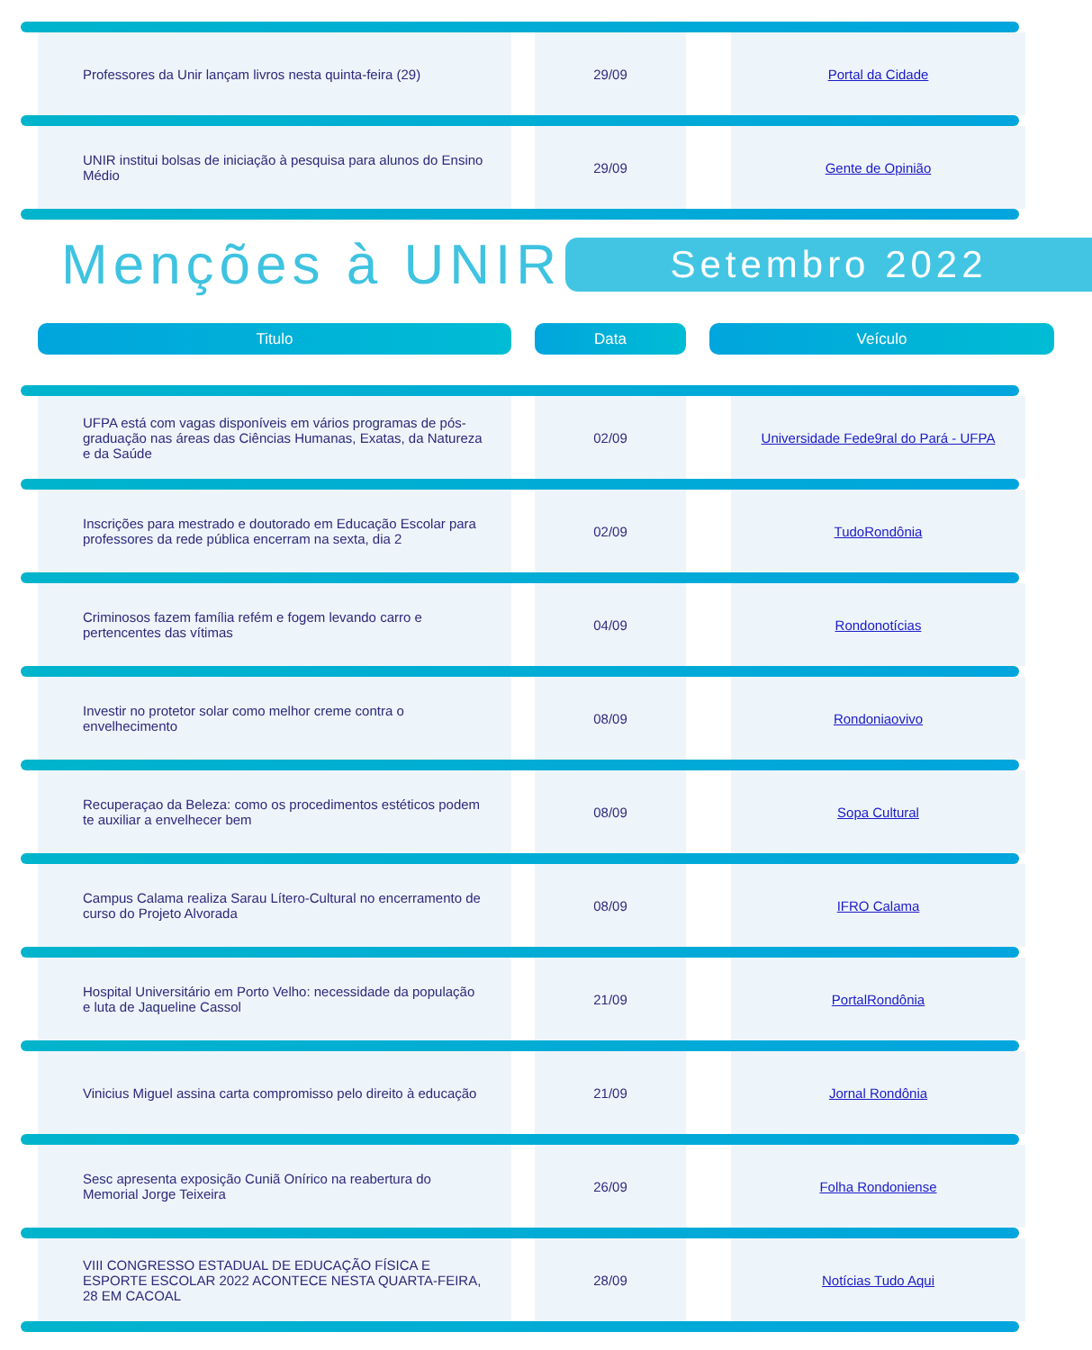| Professores da Unir lançam livros nesta quinta-feira (29) | | 29/09 | | Portal da Cidade |
| UNIR institui bolsas de iniciação à pesquisa para alunos do Ensino Médio | | 29/09 | | Gente de Opinião |
Menções à UNIR
Setembro 2022
Titulo Data Veículo
| UFPA está com vagas disponíveis em vários programas de pós-graduação nas áreas das Ciências Humanas, Exatas, da Natureza e da Saúde | | 02/09 | | Universidade Fede9ral do Pará - UFPA |
| Inscrições para mestrado e doutorado em Educação Escolar para professores da rede pública encerram na sexta, dia 2 | | 02/09 | | TudoRondônia |
| Criminosos fazem família refém e fogem levando carro e pertencentes das vítimas | | 04/09 | | Rondonotícias |
| Investir no protetor solar como melhor creme contra o envelhecimento | | 08/09 | | Rondoniaovivo |
| Recuperaçao da Beleza: como os procedimentos estéticos podem te auxiliar a envelhecer bem | | 08/09 | | Sopa Cultural |
| Campus Calama realiza Sarau Lítero-Cultural no encerramento de curso do Projeto Alvorada | | 08/09 | | IFRO Calama |
| Hospital Universitário em Porto Velho: necessidade da população e luta de Jaqueline Cassol | | 21/09 | | PortalRondônia |
| Vinicius Miguel assina carta compromisso pelo direito à educação | | 21/09 | | Jornal Rondônia |
| Sesc apresenta exposição Cuniã Onírico na reabertura do Memorial Jorge Teixeira | | 26/09 | | Folha Rondoniense |
| VIII CONGRESSO ESTADUAL DE EDUCAÇÃO FÍSICA E ESPORTE ESCOLAR 2022 ACONTECE NESTA QUARTA-FEIRA, 28 EM CACOAL | | 28/09 | | Notícias Tudo Aqui |